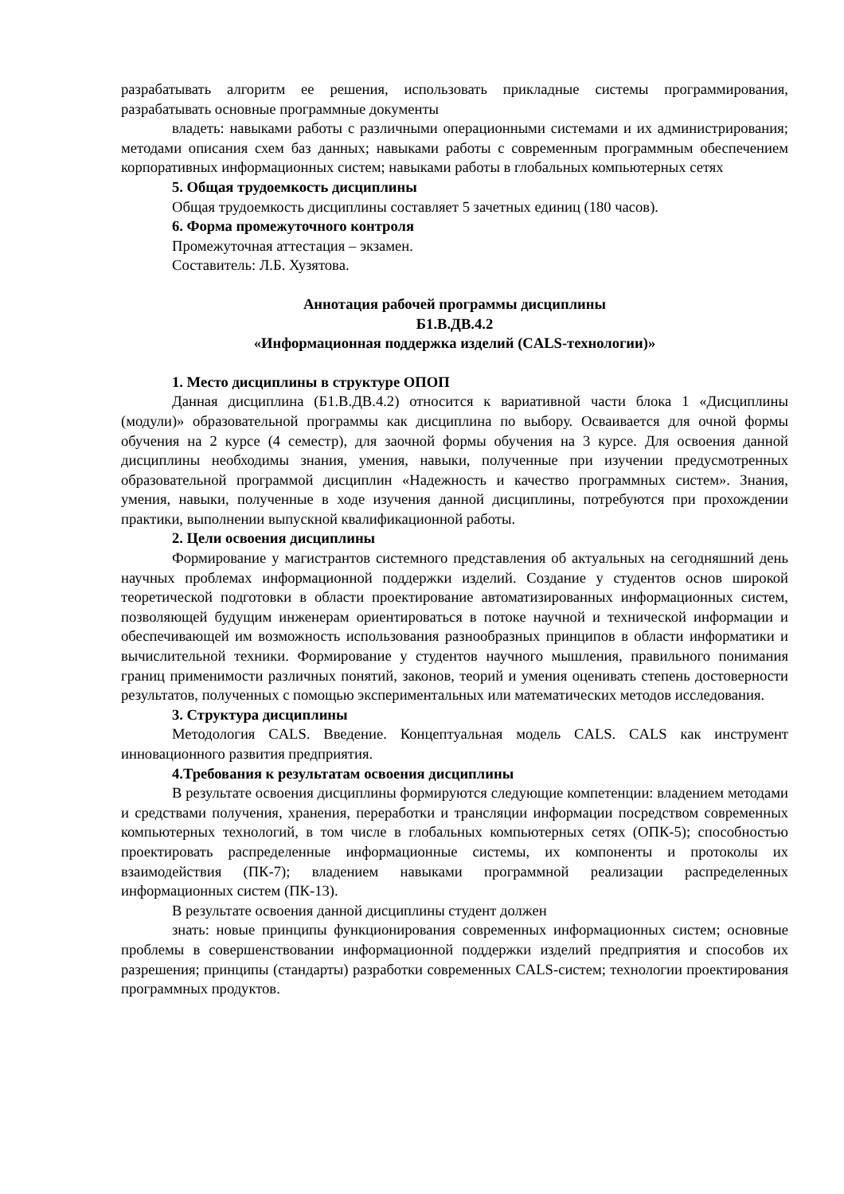разрабатывать алгоритм ее решения, использовать прикладные системы программирования, разрабатывать основные программные документы
владеть: навыками работы с различными операционными системами и их администрирования; методами описания схем баз данных; навыками работы с современным программным обеспечением корпоративных информационных систем; навыками работы в глобальных компьютерных сетях
5. Общая трудоемкость дисциплины
Общая трудоемкость дисциплины составляет 5 зачетных единиц (180 часов).
6. Форма промежуточного контроля
Промежуточная аттестация – экзамен.
Составитель: Л.Б. Хузятова.
Аннотация рабочей программы дисциплины
Б1.В.ДВ.4.2
«Информационная поддержка изделий (CALS-технологии)»
1. Место дисциплины в структуре ОПОП
Данная дисциплина (Б1.В.ДВ.4.2) относится к вариативной части блока 1 «Дисциплины (модули)» образовательной программы как дисциплина по выбору. Осваивается для очной формы обучения на 2 курсе (4 семестр), для заочной формы обучения на 3 курсе. Для освоения данной дисциплины необходимы знания, умения, навыки, полученные при изучении предусмотренных образовательной программой дисциплин «Надежность и качество программных систем». Знания, умения, навыки, полученные в ходе изучения данной дисциплины, потребуются при прохождении практики, выполнении выпускной квалификационной работы.
2. Цели освоения дисциплины
Формирование у магистрантов системного представления об актуальных на сегодняшний день научных проблемах информационной поддержки изделий. Создание у студентов основ широкой теоретической подготовки в области проектирование автоматизированных информационных систем, позволяющей будущим инженерам ориентироваться в потоке научной и технической информации и обеспечивающей им возможность использования разнообразных принципов в области информатики и вычислительной техники. Формирование у студентов научного мышления, правильного понимания границ применимости различных понятий, законов, теорий и умения оценивать степень достоверности результатов, полученных с помощью экспериментальных или математических методов исследования.
3. Структура дисциплины
Методология CALS. Введение. Концептуальная модель CALS. CALS как инструмент инновационного развития предприятия.
4.Требования к результатам освоения дисциплины
В результате освоения дисциплины формируются следующие компетенции: владением методами и средствами получения, хранения, переработки и трансляции информации посредством современных компьютерных технологий, в том числе в глобальных компьютерных сетях (ОПК-5); способностью проектировать распределенные информационные системы, их компоненты и протоколы их взаимодействия (ПК-7); владением навыками программной реализации распределенных информационных систем (ПК-13).
В результате освоения данной дисциплины студент должен
знать: новые принципы функционирования современных информационных систем; основные проблемы в совершенствовании информационной поддержки изделий предприятия и способов их разрешения; принципы (стандарты) разработки современных CALS-систем; технологии проектирования программных продуктов.